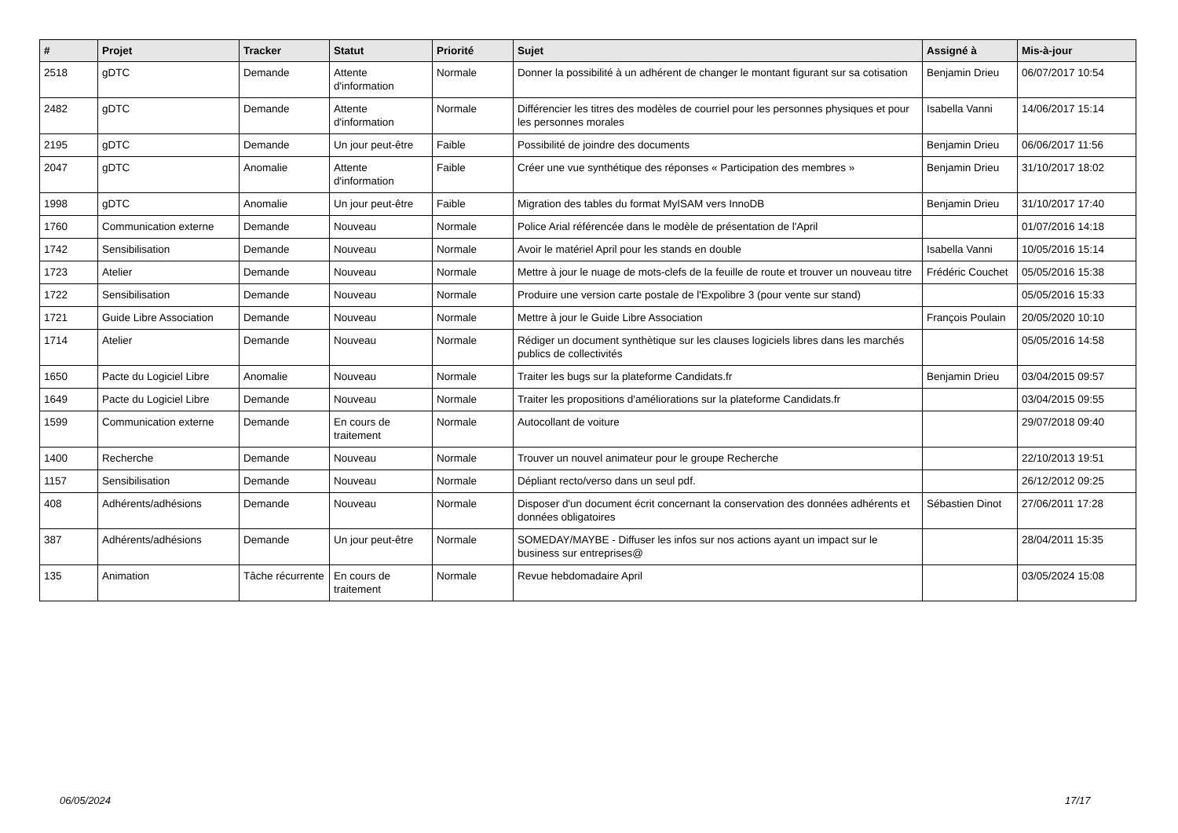| # | Projet | Tracker | Statut | Priorité | Sujet | Assigné à | Mis-à-jour |
| --- | --- | --- | --- | --- | --- | --- | --- |
| 2518 | gDTC | Demande | Attente d'information | Normale | Donner la possibilité à un adhérent de changer le montant figurant sur sa cotisation | Benjamin Drieu | 06/07/2017 10:54 |
| 2482 | gDTC | Demande | Attente d'information | Normale | Différencier les titres des modèles de courriel pour les personnes physiques et pour les personnes morales | Isabella Vanni | 14/06/2017 15:14 |
| 2195 | gDTC | Demande | Un jour peut-être | Faible | Possibilité de joindre des documents | Benjamin Drieu | 06/06/2017 11:56 |
| 2047 | gDTC | Anomalie | Attente d'information | Faible | Créer une vue synthétique des réponses « Participation des membres » | Benjamin Drieu | 31/10/2017 18:02 |
| 1998 | gDTC | Anomalie | Un jour peut-être | Faible | Migration des tables du format MyISAM vers InnoDB | Benjamin Drieu | 31/10/2017 17:40 |
| 1760 | Communication externe | Demande | Nouveau | Normale | Police Arial référencée dans le modèle de présentation de l'April | | 01/07/2016 14:18 |
| 1742 | Sensibilisation | Demande | Nouveau | Normale | Avoir le matériel April pour les stands en double | Isabella Vanni | 10/05/2016 15:14 |
| 1723 | Atelier | Demande | Nouveau | Normale | Mettre à jour le nuage de mots-clefs de la feuille de route et trouver un nouveau titre | Frédéric Couchet | 05/05/2016 15:38 |
| 1722 | Sensibilisation | Demande | Nouveau | Normale | Produire une version carte postale de l'Expolibre 3 (pour vente sur stand) | | 05/05/2016 15:33 |
| 1721 | Guide Libre Association | Demande | Nouveau | Normale | Mettre à jour le Guide Libre Association | François Poulain | 20/05/2020 10:10 |
| 1714 | Atelier | Demande | Nouveau | Normale | Rédiger un document synthètique sur les clauses logiciels libres dans les marchés publics de collectivités | | 05/05/2016 14:58 |
| 1650 | Pacte du Logiciel Libre | Anomalie | Nouveau | Normale | Traiter les bugs sur la plateforme Candidats.fr | Benjamin Drieu | 03/04/2015 09:57 |
| 1649 | Pacte du Logiciel Libre | Demande | Nouveau | Normale | Traiter les propositions d'améliorations sur la plateforme Candidats.fr | | 03/04/2015 09:55 |
| 1599 | Communication externe | Demande | En cours de traitement | Normale | Autocollant de voiture | | 29/07/2018 09:40 |
| 1400 | Recherche | Demande | Nouveau | Normale | Trouver un nouvel animateur pour le groupe Recherche | | 22/10/2013 19:51 |
| 1157 | Sensibilisation | Demande | Nouveau | Normale | Dépliant recto/verso dans un seul pdf. | | 26/12/2012 09:25 |
| 408 | Adhérents/adhésions | Demande | Nouveau | Normale | Disposer d'un document écrit concernant la conservation des données adhérents et données obligatoires | Sébastien Dinot | 27/06/2011 17:28 |
| 387 | Adhérents/adhésions | Demande | Un jour peut-être | Normale | SOMEDAY/MAYBE - Diffuser les infos sur nos actions ayant un impact sur le business sur entreprises@ | | 28/04/2011 15:35 |
| 135 | Animation | Tâche récurrente | En cours de traitement | Normale | Revue hebdomadaire April | | 03/05/2024 15:08 |
06/05/2024 17/17